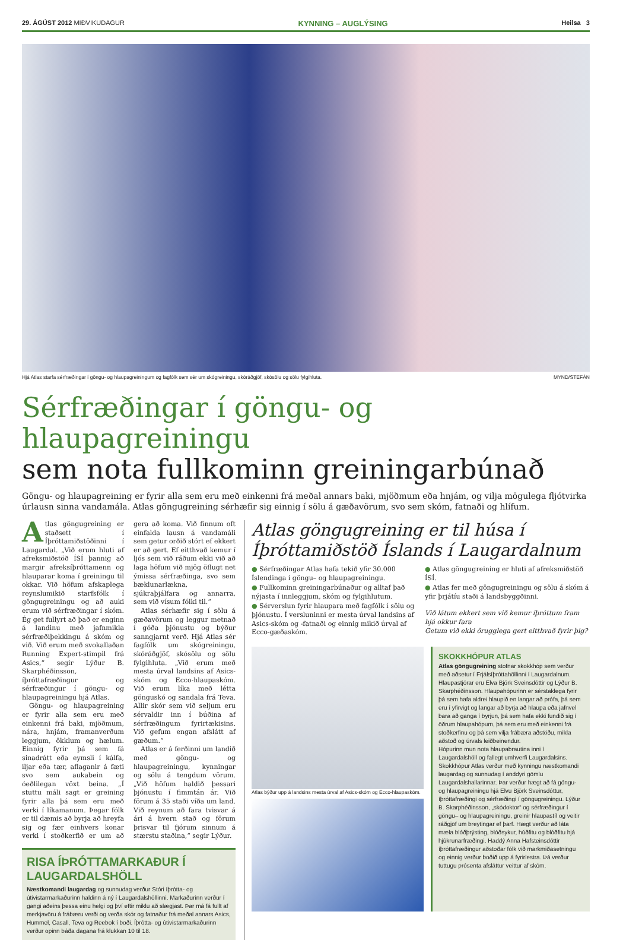29. ÁGÚST 2012 MIÐVIKUDAGUR KYNNING – AUGLÝSING Heilsa 3
Hjá Atlas starfa sérfræðingar í göngu- og hlaupagreiningum og fagfólk sem sér um skógreiningu, skóráðgjöf, skósölu og sölu fylgihluta. MYND/STEFÁN
Sérfræðingar í göngu- og hlaupagreiningu
sem nota fullkominn greiningarbúnað
Göngu- og hlaupagreining er fyrir alla sem eru með einkenni frá meðal annars baki, mjöðmum eða hnjám, og vilja mögulega fljótvirka úrlausn sinna vandamála. Atlas göngugreining sérhæfir sig einnig í sölu á gæðavörum, svo sem skóm, fatnaði og hlífum.
Atlas göngugreining er staðsett í Íþróttamiðstöðinni í Laugardal. „Við erum hluti af afreksmiðstöð ÍSÍ þannig að margir afreksíþróttamenn og hlauparar koma í greiningu til okkar. Við höfum afskaplega reynslumikið starfsfólk í göngugreiningu og að auki erum við sérfræðingar í skóm. Ég get fullyrt að það er enginn á landinu með jafnmikla sérfræðiþekkingu á skóm og við. Við erum með svokallaðan Running Expert-stimpil frá Asics,“ segir Lýður B. Skarphéðinsson, íþróttafræðingur og sérfræðingur í göngu- og hlaupagreiningu hjá Atlas.
Göngu- og hlaupagreining er fyrir alla sem eru með einkenni frá baki, mjöðmum, nára, hnjám, framanverðum leggjum, ökklum og hælum. Einnig fyrir þá sem fá sinadrátt eða eymsli í kálfa, iljar eða tær, aflaganir á fæti svo sem aukabein og óeðlilegan vöxt beina. „Í stuttu máli sagt er greining fyrir alla þá sem eru með verki í líkamanum. Þegar fólk er til dæmis að byrja að hreyfa sig og fær einhvers konar verki í stoðkerfið er um að gera að koma. Við finnum oft einfalda lausn á vandamáli sem getur orðið stórt ef ekkert er að gert. Ef eitthvað kemur í ljós sem við ráðum ekki við að laga höfum við mjög öflugt net ýmissa sérfræðinga, svo sem bæklunarlækna, sjúkraþjálfara og annarra, sem við vísum fólki til.“
Atlas sérhæfir sig í sölu á gæðavörum og leggur metnað í góða þjónustu og býður sanngjarnt verð. Hjá Atlas sér fagfólk um skógreiningu, skóráðgjöf, skósölu og sölu fylgihluta. „Við erum með mesta úrval landsins af Asics-skóm og Ecco-hlaupaskóm. Við erum líka með létta gönguskó og sandala frá Teva. Allir skór sem við seljum eru sérvaldir inn í búðina af sérfræðingum fyrirtækisins. Við gefum engan afslátt af gæðum.“
Atlas er á ferðinni um landið með göngu- og hlaupagreiningu, kynningar og sölu á tengdum vörum. „Við höfum haldið þessari þjónustu í fimmtán ár. Við förum á 35 staði víða um land. Við reynum að fara tvisvar á ári á hvern stað og förum þrisvar til fjórum sinnum á stærstu staðina,“ segir Lýður.
RISA ÍÞRÓTTAMARKAÐUR Í LAUGARDALSHÖLL
Næstkomandi laugardag og sunnudag verður Stóri íþrótta- og útivistarmarkaðurinn haldinn á ný í Laugardalshöllinni. Markaðurinn verður í gangi aðeins þessa einu helgi og því eftir miklu að slægjast. Þar má fá fullt af merkjavöru á frábæru verði og verða skór og fatnaður frá meðal annars Asics, Hummel, Casall, Teva og Reebok í boði. Íþrótta- og útivistarmarkaðurinn verður opinn báða dagana frá klukkan 10 til 18.
Atlas göngugreining er til húsa í Íþróttamiðstöð Íslands í Laugardalnum
● Sérfræðingar Atlas hafa tekið yfir 30.000 Íslendinga í göngu– og hlaupagreiningu.
● Fullkominn greiningarbúnaður og alltaf það nýjasta í innleggjum, skóm og fylgihlutum.
● Sérverslun fyrir hlaupara með fagfólk í sölu og þjónustu. Í versluninni er mesta úrval landsins af Asics-skóm og -fatnaði og einnig mikið úrval af Ecco-gæðaskóm.
● Atlas göngugreining er hluti af afreksmiðstöð ÍSÍ.
● Atlas fer með göngugreiningu og sölu á skóm á yfir þrjátíu staði á landsbyggðinni.
Við látum ekkert sem við kemur íþróttum fram hjá okkur fara
Getum við ekki örugglega gert eitthvað fyrir þig?
Atlas býður upp á landsins mesta úrval af Asics-skóm og Ecco-hlaupaskóm.
SKOKKHÓPUR ATLAS
Atlas göngugreining stofnar skokkhóp sem verður með aðsetur í Frjálsíþróttahöllinni í Laugardalnum. Hlaupastjórar eru Elva Björk Sveinsdóttir og Lýður B. Skarphéðinsson. Hlaupahópurinn er sérstaklega fyrir þá sem hafa aldrei hlaupið en langar að prófa, þá sem eru í yfirvigt og langar að byrja að hlaupa eða jafnvel bara að ganga í byrjun, þá sem hafa ekki fundið sig í öðrum hlaupahópum, þá sem eru með einkenni frá stoðkerfinu og þá sem vilja frábæra aðstöðu, mikla aðstoð og úrvals leiðbeinendur.
Hópurinn mun nota hlaupabrautina inni í Laugardalshöll og fallegt umhverfi Laugardalsins.
Skokkhópur Atlas verður með kynningu næstkomandi laugardag og sunnudag í anddyri gömlu Laugardalshallarinnar. Þar verður hægt að fá göngu- og hlaupagreiningu hjá Elvu Björk Sveinsdóttur, íþróttafræðingi og sérfræðingi í göngugreiningu. Lýður B. Skarphéðinsson, „skódoktor“ og sérfræðingur í göngu– og hlaupagreiningu, greinir hlaupastíl og veitir ráðgjöf um breytingar ef þarf. Hægt verður að láta mæla blóðþrýsting, blóðsykur, húðfitu og blóðfitu hjá hjúkrunarfræðingi. Haddý Anna Hafsteinsdóttir íþróttafræðingur aðstoðar fólk við markmiðasetningu og einnig verður boðið upp á fyrirlestra. Þá verður tuttugu prósenta afsláttur veittur af skóm.